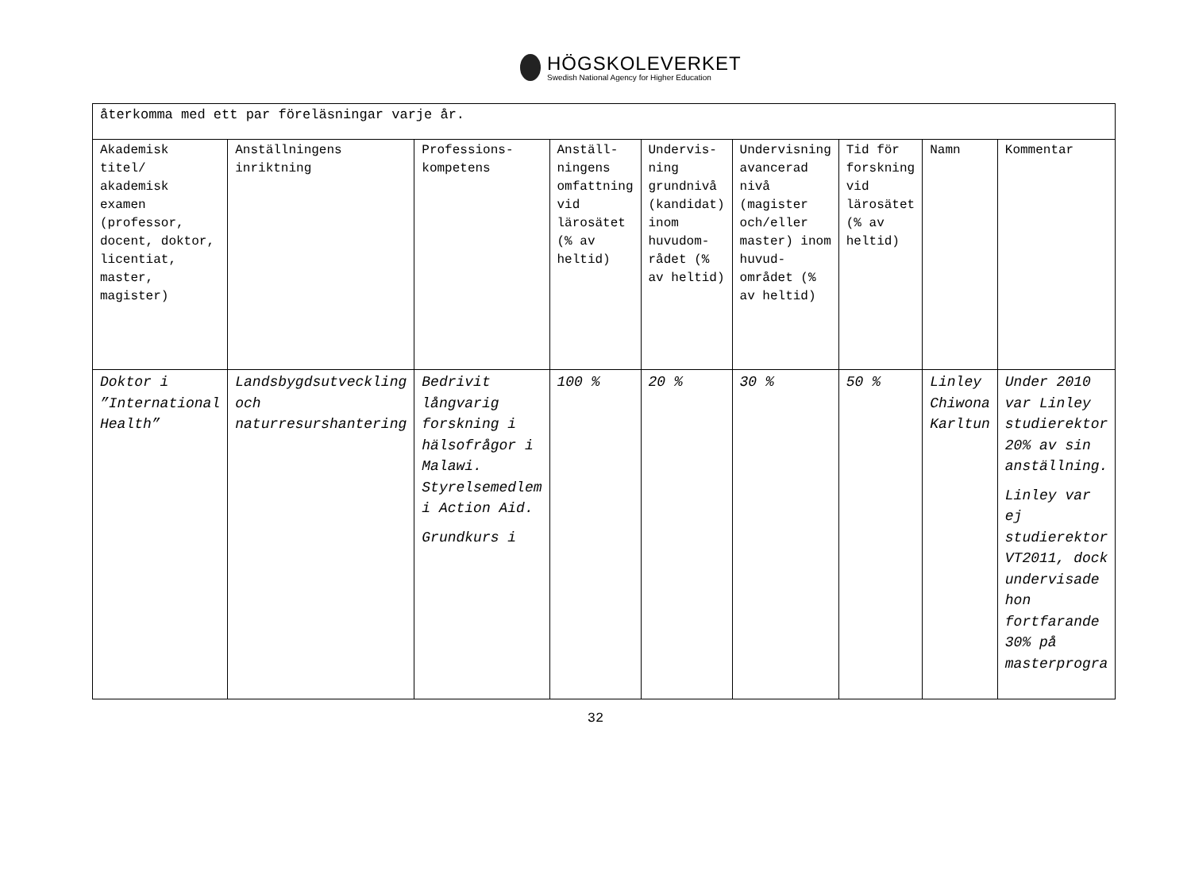HÖGSKOLEVERKET
Swedish National Agency for Higher Education
| återkomma med ett par föreläsningar varje år. | | | | | | | | |
| Akademisk titel/ akademisk examen (professor, docent, doktor, licentiat, master, magister) | Anställningens inriktning | Professions-kompetens | Anställ-ningens omfattning vid lärosätet (% av heltid) | Undervis-ning grundnivå (kandidat) inom huvudom-rådet (% av heltid) | Undervisning avancerad nivå (magister och/eller master) inom huvud-området (% av heltid) | Tid för forskning vid lärosätet (% av heltid) | Namn | Kommentar |
| Doktor i ”International Health” | Landsbygdsutveckling och naturresurshantering | Bedrivit långvarig forskning i hälsofrågor i Malawi. Styrelsemedlem i Action Aid. Grundkurs i | 100 % | 20 % | 30 % | 50 % | Linley Chiwona Karltun | Under 2010 var Linley studierektor 20% av sin anställning. Linley var ej studierektor VT2011, dock undervisade hon fortfarande 30% på masterprogra |
32